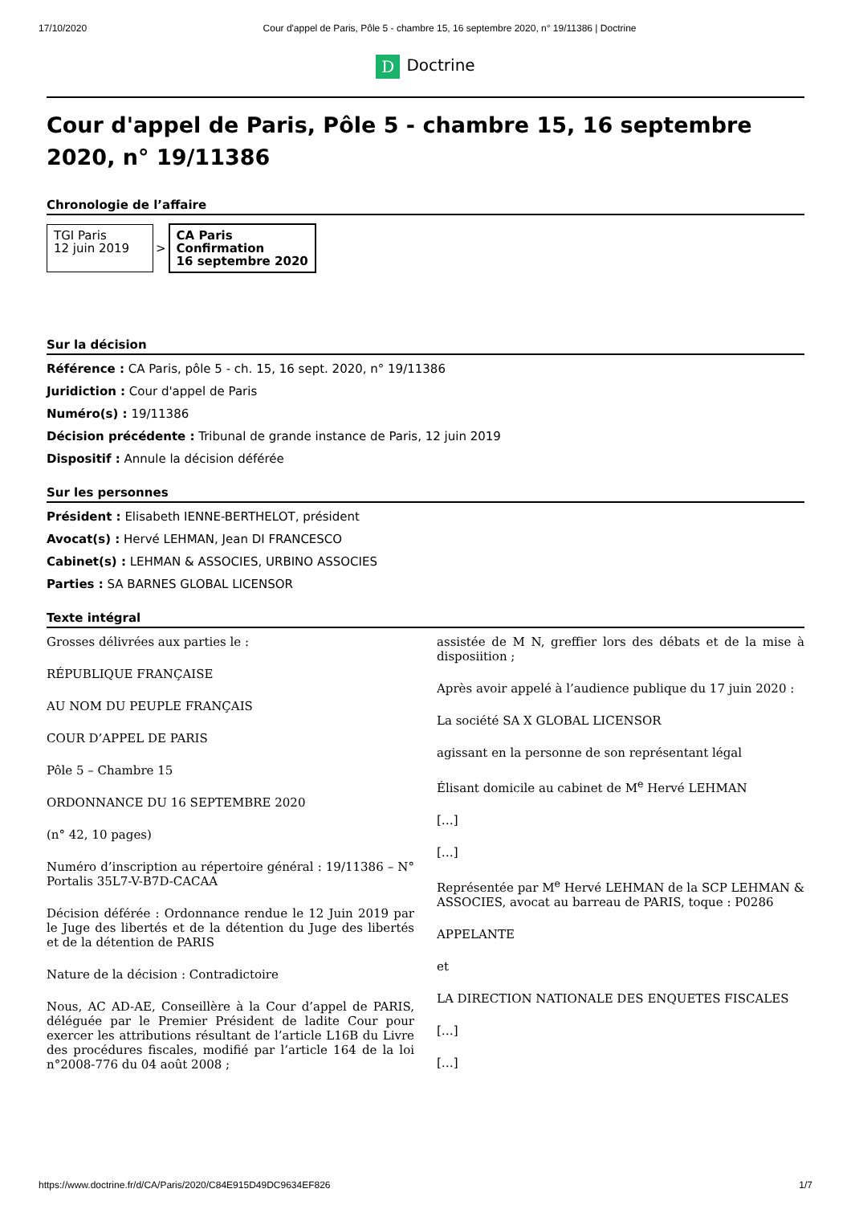17/10/2020 Cour d'appel de Paris, Pôle 5 - chambre 15, 16 septembre 2020, n° 19/11386 | Doctrine
D Doctrine
Cour d'appel de Paris, Pôle 5 - chambre 15, 16 septembre 2020, n° 19/11386
Chronologie de l’affaire
TGI Paris
12 juin 2019
>
CA Paris
Confirmation
16 septembre 2020
Sur la décision
Référence : CA Paris, pôle 5 - ch. 15, 16 sept. 2020, n° 19/11386
Juridiction : Cour d'appel de Paris
Numéro(s) : 19/11386
Décision précédente : Tribunal de grande instance de Paris, 12 juin 2019
Dispositif : Annule la décision déférée
Sur les personnes
Président : Elisabeth IENNE-BERTHELOT, président
Avocat(s) : Hervé LEHMAN, Jean DI FRANCESCO
Cabinet(s) : LEHMAN & ASSOCIES, URBINO ASSOCIES
Parties : SA BARNES GLOBAL LICENSOR
Texte intégral
Grosses délivrées aux parties le :
RÉPUBLIQUE FRANÇAISE
AU NOM DU PEUPLE FRANÇAIS
COUR D’APPEL DE PARIS
Pôle 5 – Chambre 15
ORDONNANCE DU 16 SEPTEMBRE 2020
(n° 42, 10 pages)
Numéro d’inscription au répertoire général : 19/11386 – N° Portalis 35L7-V-B7D-CACAA
Décision déférée : Ordonnance rendue le 12 Juin 2019 par le Juge des libertés et de la détention du Juge des libertés et de la détention de PARIS
Nature de la décision : Contradictoire
Nous, AC AD-AE, Conseillère à la Cour d’appel de PARIS, déléguée par le Premier Président de ladite Cour pour exercer les attributions résultant de l’article L16B du Livre des procédures fiscales, modifié par l’article 164 de la loi n°2008-776 du 04 août 2008 ;
assistée de M N, greffier lors des débats et de la mise à disposiition ;
Après avoir appelé à l’audience publique du 17 juin 2020 :
La société SA X GLOBAL LICENSOR
agissant en la personne de son représentant légal
Élisant domicile au cabinet de M<sup>e</sup> Hervé LEHMAN
[…]
[…]
Représentée par M<sup>e</sup> Hervé LEHMAN de la SCP LEHMAN & ASSOCIES, avocat au barreau de PARIS, toque : P0286
APPELANTE
et
LA DIRECTION NATIONALE DES ENQUETES FISCALES
[…]
[…]
https://www.doctrine.fr/d/CA/Paris/2020/C84E915D49DC9634EF826 1/7